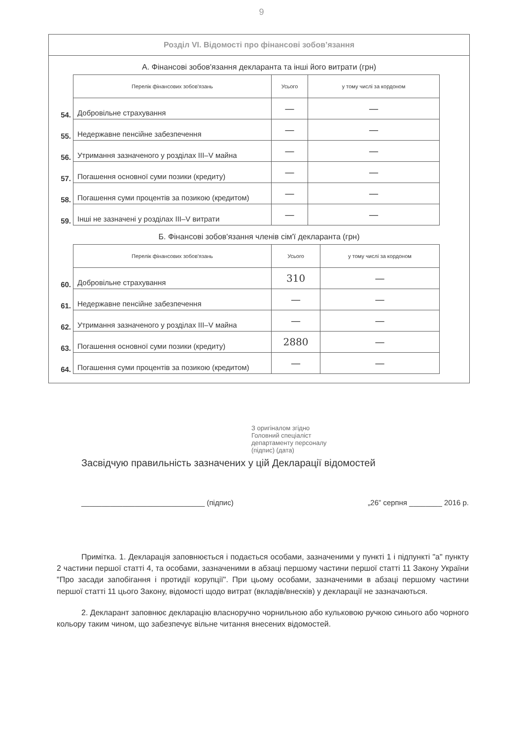9
Розділ VI. Відомості про фінансові зобов’язання
А. Фінансові зобов'язання декларанта та інші його витрати (грн)
| | Перелік фінансових зобов'язань | Усього | у тому числі за кордоном |
| 54. | Добровільне страхування | — | — |
| 55. | Недержавне пенсійне забезпечення | — | — |
| 56. | Утримання зазначеного у розділах III–V майна | — | — |
| 57. | Погашення основної суми позики (кредиту) | — | — |
| 58. | Погашення суми процентів за позикою (кредитом) | — | — |
| 59. | Інші не зазначені у розділах III–V витрати | — | — |
Б. Фінансові зобов'язання членів сім'ї декларанта (грн)
| | Перелік фінансових зобов'язань | Усього | у тому числі за кордоном |
| 60. | Добровільне страхування | 310 | — |
| 61. | Недержавне пенсійне забезпечення | — | — |
| 62. | Утримання зазначеного у розділах III–V майна | — | — |
| 63. | Погашення основної суми позики (кредиту) | 2880 | — |
| 64. | Погашення суми процентів за позикою (кредитом) | — | — |
З оригіналом згідно
Головний спеціаліст
департаменту персоналу
(підпис) (дата)
Засвідчую правильність зазначених у цій Декларації відомостей
______________________________ (підпис) „26” серпня ________ 2016 р.
Примітка. 1. Декларація заповнюється і подається особами, зазначеними у пункті 1 і підпункті "а" пункту 2 частини першої статті 4, та особами, зазначеними в абзаці першому частини першої статті 11 Закону України "Про засади запобігання і протидії корупції". При цьому особами, зазначеними в абзаці першому частини першої статті 11 цього Закону, відомості щодо витрат (вкладів/внесків) у декларації не зазначаються.
2. Декларант заповнює декларацію власноручно чорнильною або кульковою ручкою синього або чорного кольору таким чином, що забезпечує вільне читання внесених відомостей.